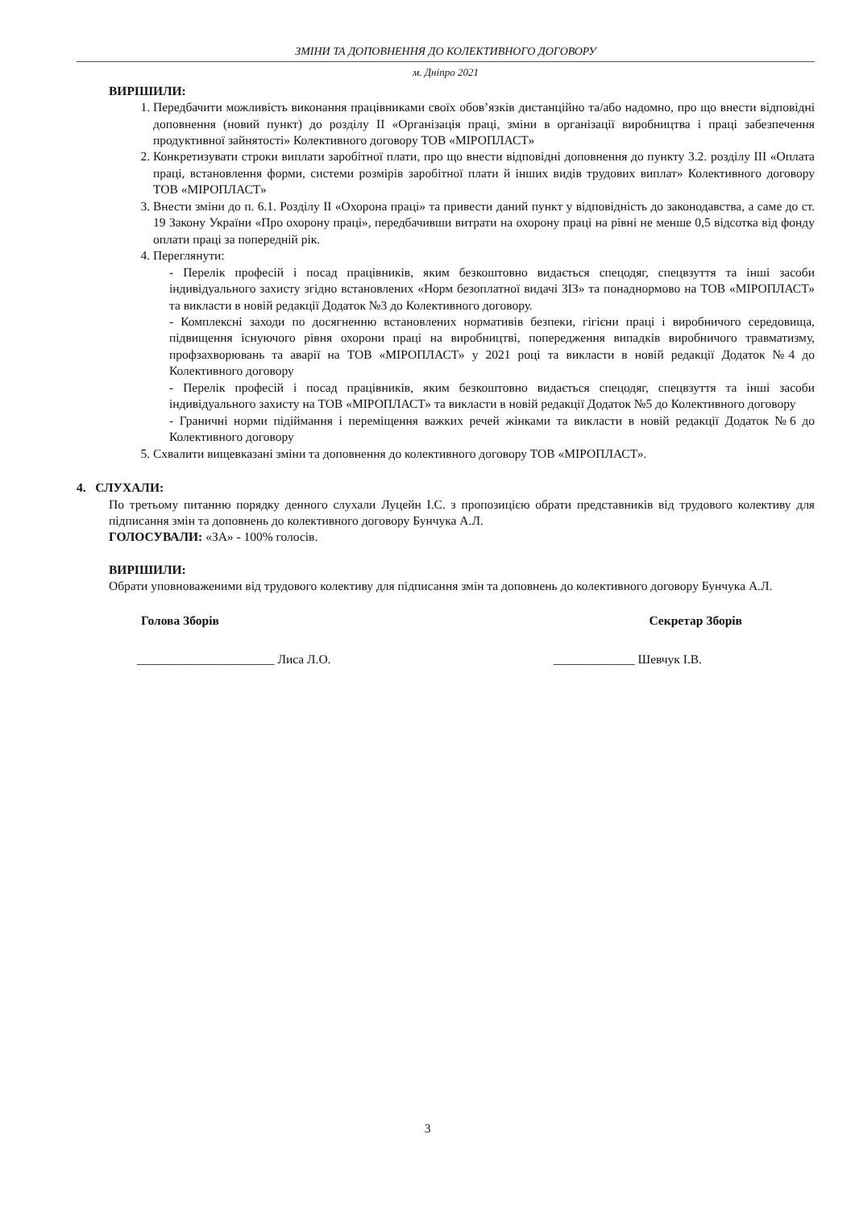ЗМІНИ ТА ДОПОВНЕННЯ ДО КОЛЕКТИВНОГО ДОГОВОРУ
м. Дніпро 2021
ВИРІШИЛИ:
1. Передбачити можливість виконання працівниками своїх обов’язків дистанційно та/або надомно, про що внести відповідні доповнення (новий пункт) до розділу II «Організація праці, зміни в організації виробництва і праці забезпечення продуктивної зайнятості» Колективного договору ТОВ «МІРОПЛАСТ»
2. Конкретизувати строки виплати заробітної плати, про що внести відповідні доповнення до пункту 3.2. розділу III «Оплата праці, встановлення форми, системи розмірів заробітної плати й інших видів трудових виплат» Колективного договору ТОВ «МІРОПЛАСТ»
3. Внести зміни до п. 6.1. Розділу II «Охорона праці» та привести даний пункт у відповідність до законодавства, а саме до ст. 19 Закону України «Про охорону праці», передбачивши витрати на охорону праці на рівні не менше 0,5 відсотка від фонду оплати праці за попередній рік.
4. Переглянути:
- Перелік професій і посад працівників, яким безкоштовно видається спецодяг, спецвзуття та інші засоби індивідуального захисту згідно встановлених «Норм безоплатної видачі ЗІЗ» та понаднормово на ТОВ «МІРОПЛАСТ» та викласти в новій редакції Додаток №3 до Колективного договору.
- Комплексні заходи по досягненню встановлених нормативів безпеки, гігієни праці і виробничого середовища, підвищення існуючого рівня охорони праці на виробництві, попередження випадків виробничого травматизму, профзахворювань та аварії на ТОВ «МІРОПЛАСТ» у 2021 році та викласти в новій редакції Додаток №4 до Колективного договору
- Перелік професій і посад працівників, яким безкоштовно видається спецодяг, спецвзуття та інші засоби індивідуального захисту на ТОВ «МІРОПЛАСТ» та викласти в новій редакції Додаток №5 до Колективного договору
- Граничні норми підіймання і переміщення важких речей жінками та викласти в новій редакції Додаток №6 до Колективного договору
5. Схвалити вищевказані зміни та доповнення до колективного договору ТОВ «МІРОПЛАСТ».
4. СЛУХАЛИ:
По третьому питанню порядку денного слухали Луцейн І.С. з пропозицією обрати представників від трудового колективу для підписання змін та доповнень до колективного договору Бунчука А.Л.
ГОЛОСУВАЛИ: «ЗА» - 100% голосів.
ВИРІШИЛИ:
Обрати уповноваженими від трудового колективу для підписання змін та доповнень до колективного договору Бунчука А.Л.
Голова Зборів Секретар Зборів
______________________ Лиса Л.О. _____________ Шевчук І.В.
3